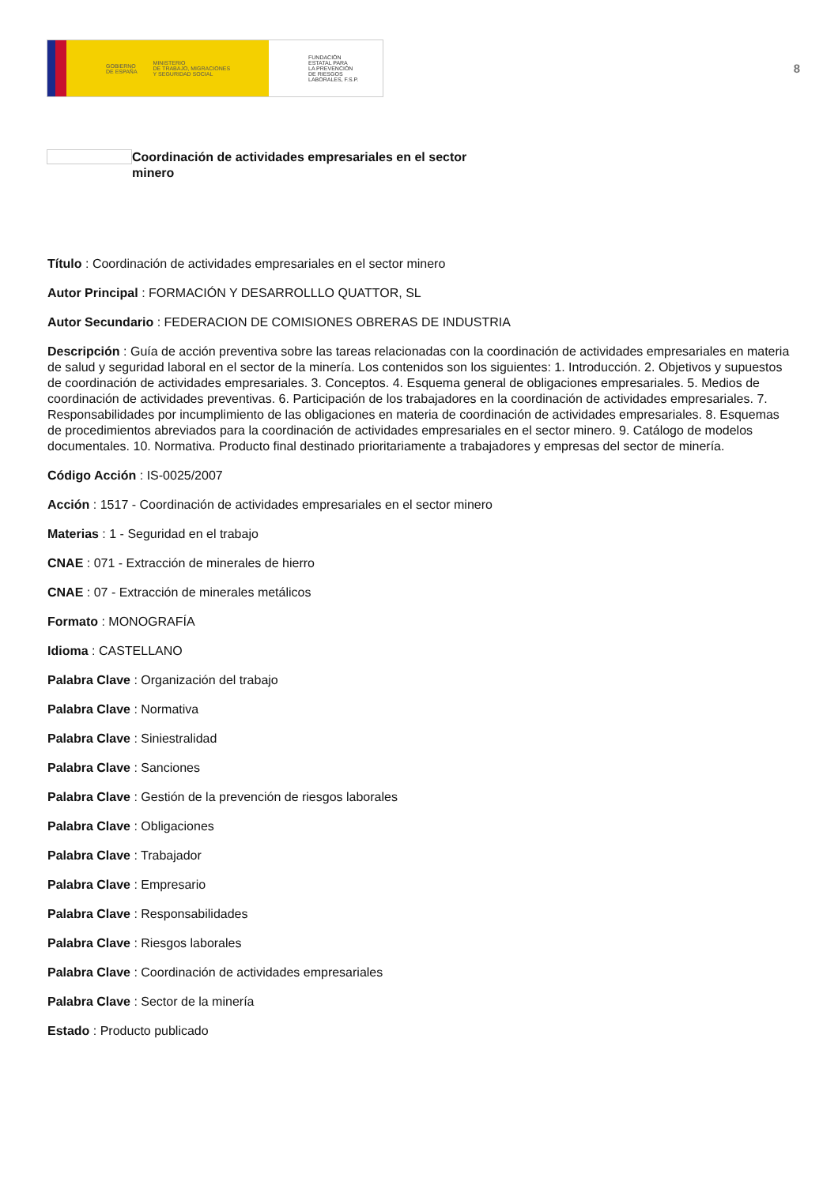GOBIERNO
DE ESPAÑA MINISTERIO
DE TRABAJO, MIGRACIONES
Y SEGURIDAD SOCIAL
FUNDACIÓN
ESTATAL PARA
LA PREVENCIÓN
DE RIESGOS
LABORALES, F.S.P.
8
Coordinación de actividades empresariales en el sector minero
Título : Coordinación de actividades empresariales en el sector minero
Autor Principal : FORMACIÓN Y DESARROLLLO QUATTOR, SL
Autor Secundario : FEDERACION DE COMISIONES OBRERAS DE INDUSTRIA
Descripción : Guía de acción preventiva sobre las tareas relacionadas con la coordinación de actividades empresariales en materia de salud y seguridad laboral en el sector de la minería. Los contenidos son los siguientes: 1. Introducción. 2. Objetivos y supuestos de coordinación de actividades empresariales. 3. Conceptos. 4. Esquema general de obligaciones empresariales. 5. Medios de coordinación de actividades preventivas. 6. Participación de los trabajadores en la coordinación de actividades empresariales. 7. Responsabilidades por incumplimiento de las obligaciones en materia de coordinación de actividades empresariales. 8. Esquemas de procedimientos abreviados para la coordinación de actividades empresariales en el sector minero. 9. Catálogo de modelos documentales. 10. Normativa. Producto final destinado prioritariamente a trabajadores y empresas del sector de minería.
Código Acción : IS-0025/2007
Acción : 1517 - Coordinación de actividades empresariales en el sector minero
Materias : 1 - Seguridad en el trabajo
CNAE : 071 - Extracción de minerales de hierro
CNAE : 07 - Extracción de minerales metálicos
Formato : MONOGRAFÍA
Idioma : CASTELLANO
Palabra Clave : Organización del trabajo
Palabra Clave : Normativa
Palabra Clave : Siniestralidad
Palabra Clave : Sanciones
Palabra Clave : Gestión de la prevención de riesgos laborales
Palabra Clave : Obligaciones
Palabra Clave : Trabajador
Palabra Clave : Empresario
Palabra Clave : Responsabilidades
Palabra Clave : Riesgos laborales
Palabra Clave : Coordinación de actividades empresariales
Palabra Clave : Sector de la minería
Estado : Producto publicado